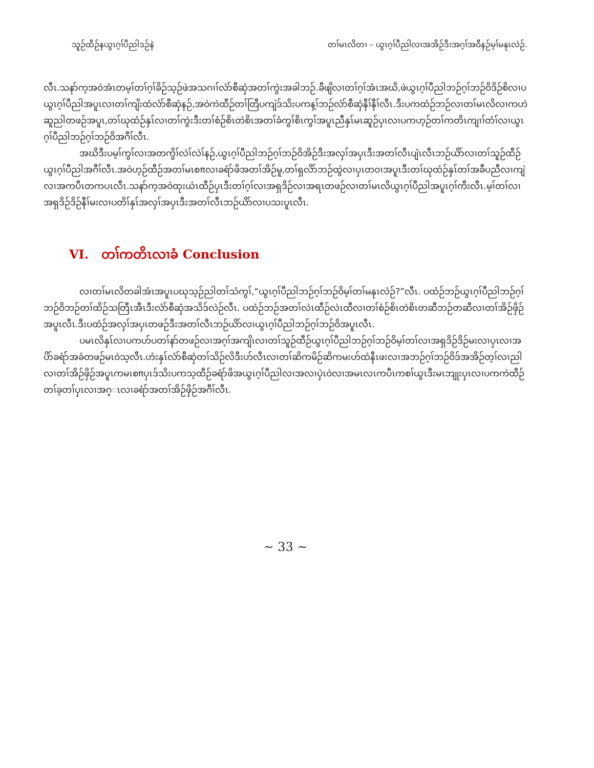သူဉ်ထီဉ်နယွၤဂ့ၢ်ပီညါဒဉ်နဲ တၢ်မၤလိတၢ – ယွၤဂ့ၢ်ပီညါလၢအအိဉ်ဒီးအဂ့ၢ်အဝီနဉ်မ့ၢ်မနုၤလဲဉ်.
လီၤ.သနာ်က့အဝဲအံၤတမ့ၢ်တၢ်ဂ့ၢ်ခိဉ်သ့ဉ်ဖဲအသဂၢၢ်လံာ်စီဆှံအတၢ်ကွဲးအခါဘဉ်.ခီဖျိလၢတၢ်ဂ့ၢ်အံၤအဃိ,ဖဲယွၤဂ့ၢ်ပီညါဘဉ်ဂ့ၢ်ဘဉ်ဝိဒိဉ်စိလၢပယွၤဂ့ၢ်ပီညါအပူၤလၢတၢ်ကျိးထံလံာ်စီဆှံနဉ်,အဝဲကဲထီဉ်တၢ်တြီပကျဲဒ်သိးပကန့ၢ်ဘဉ်လံာ်စီဆှံနီၢ်နီၢ်လီၤ.ဒီးပကထံဉ်ဘဉ်လၢတၢ်မၤလိလၢကဟဲဆူညါတဖဉ်အပူၤ,တၢ်ဃုထံဉ်နှၤ်လၢတၢ်ကွဲးဒီးတၢ်စံဉ်စိၤတဲစိၤအတၢ်ခံကွၢ်စိၤကွၢ်အပူၤညီနှၤ်မၤဆူဉ်ပှၤလၢပကဟ့ဉ်တၢ်ကတိၤကျၢၢ်တံၢ်လၢယွၤဂ့ၢ်ပီညါဘဉ်ဂ့ၢ်ဘဉ်ဝိအဂီၢ်လီၤ.
အဃိဒီးပမ့ၢ်ကွၢ်လၢအတကွိၢ်လဲၢ်လဲၢ်နဉ်,ယွၤဂ့ၢ်ပီညါဘဉ်ဂ့ၢ်ဘဉ်ဝိအိဉ်ဒီးအလှၢ်အပှၤဒီးအတၢ်လီၤပျံၤလီၤဘဉ်ယိာ်လၢတၢ်သူဉ်ထီဉ်ယွၤဂ့ၢ်ပီညါအဂီၢ်လီၤ.အဝဲဟ့ဉ်ထီဉ်အတၢ်မၤစπလၢခရံာ်ဖိအတၢ်အိဉ်မူ,တၢ်ရှလိာ်ဘဉ်ထွဲလၢပှၤတဝၢအပူၤဒီးတၢ်ဃုထံဉ်နှၤ်တၢ်အခီပညီလၢကျဲလၢအကပီၤတကပၤလီၤ.သနာ်က့အဝဲထုးယံၤထီဉ်ပှၤဒီးတၢ်ဂ့ၢ်လၢအရှဒိဉ်လၢအရၤတဖဉ်လၢတၢ်မၤလိယွၤဂ့ၢ်ပီညါအပူၤဂ့ၢ်ကီးလီၤ.မ့ၢ်တၢ်လၢအရှဒိဉ်ဒိဉ်နီၢ်မးလၢပတိၢ်နှၤ်အလှၢ်အပှၤဒီးအတၢ်လီၤဘဉ်ယိာ်လၢပသးပူၤလီၤ.
VI. တၢ်ကတိၤလၢခံ Conclusion
လၢတၢ်မၤလိတခါအံၤအပူၤပဃုသ့ဉ်ညါတၢ်သံကွၢ်,“ယွၤဂ့ၢ်ပီညါဘဉ်ဂ့ၢ်ဘဉ်ဝိမ့ၢ်တၢ်မနုၤလဲဉ်?”လီၤ. ပထံဉ်ဘဉ်ယွၤဂ့ၢ်ပီညါဘဉ်ဂ့ၢ်ဘဉ်ဝိဘဉ်တၢ်ထိဉ်သတြီၤအီၤဒီးလံာ်စီဆှံအသိဒ်လဲဉ်လီၤ. ပထံဉ်ဘဉ်အတၢ်လဲၤထီဉ်လဲၤထီလၢတၢ်စံဉ်စိၤတဲစိၤတဆီဘဉ်တဆီလၢတၢ်အိဉ်ဖှိဉ်အပူၤလီၤ.ဒီးပထံဉ်အလှၢ်အပှၤတဖဉ်ဒီးအတၢ်လီၤဘဉ်ယိာ်လၢယွၤဂ့ၢ်ပီညါဘဉ်ဂ့ၢ်ဘဉ်ဝိအပူၤလီၤ.
ပမၤလိနှၤ်လၢပကဟ်ပတၢ်နာ်တဖဉ်လၢအဂ့ၢ်အကျိၤလၢတၢ်သူဉ်ထီဉ်ယွၤဂ့ၢ်ပီညါဘဉ်ဂ့ၢ်ဘဉ်ဝိမ့ၢ်တၢ်လၢအရှဒိဉ်ဒိဉ်မးလၢပှၤလၢအပိာ်ခရံာ်အခံတဖဉ်မၤဝဲသ့လီၤ.ဟံးနှၤ်လံာ်စီဆှံတၢ်သိဉ်လိဒီးဟ်လီၤလၢတၢ်ဆိကမိဉ်ဆိကမးဟ်ထံနီၤဖးလၢအဘဉ်ဂ့ၢ်ဘဉ်ဝိဒ်အအိဉ်တ့ၢ်လၢညါလၢတၢ်အိဉ်ဖှိဉ်အပူၤကမၤစπပှၤဒ်သိးပကသ့ထီဉ်ခရံာ်ဖိအယွၤဂ့ၢ်ပီညါလၢအလၢပှဲၤဝဲလၢအမၤလၤကပီၤကစၢ်ယွၤဒီးမၤဘျုးပှၤလၢပကကဲထီဉ်တၢ်ခ့တၢ်ပှၤလၢအဂ္ၤလၢခရံာ်အတၢ်အိဉ်ဖှိဉ်အဂီၢ်လီၤ.
~ 33 ~